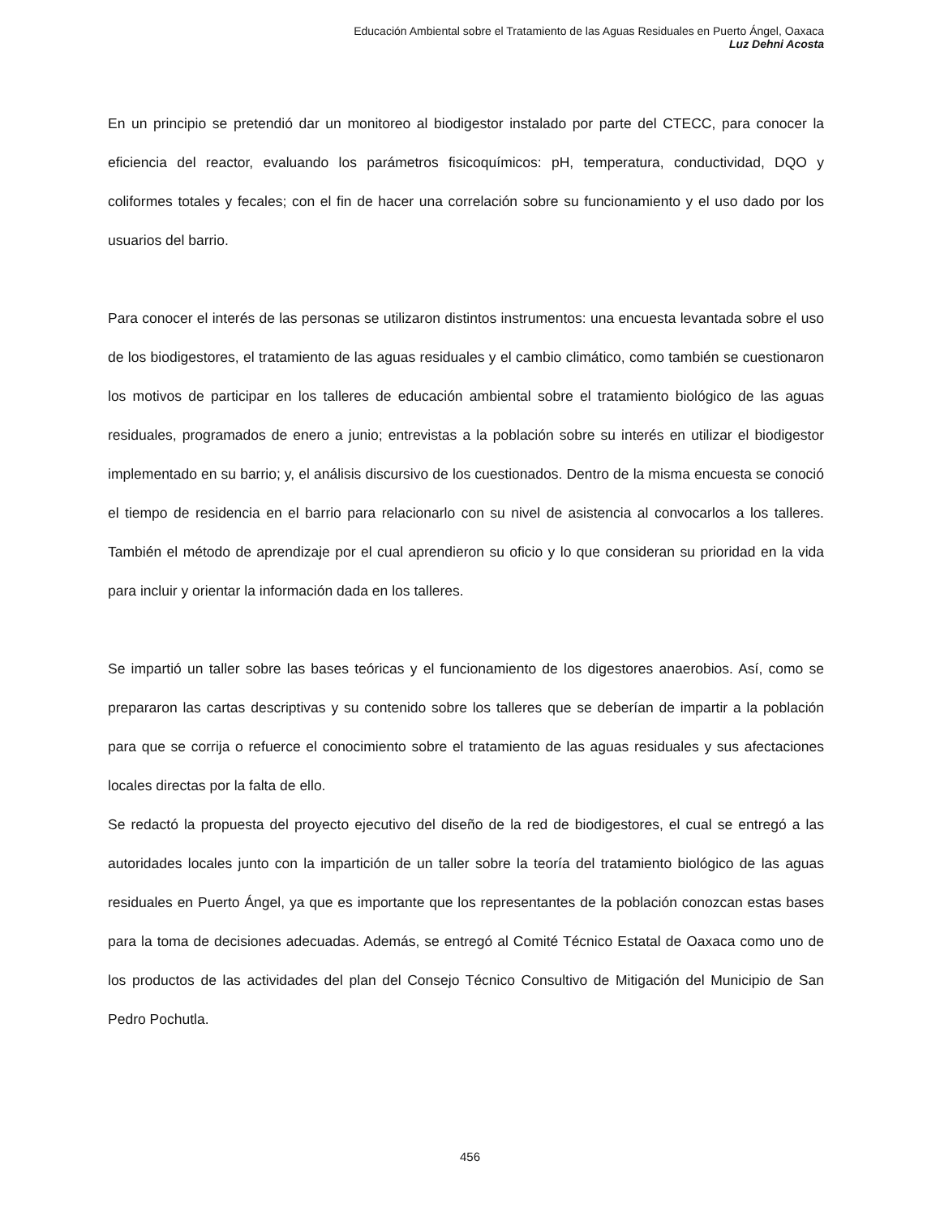Educación Ambiental sobre el Tratamiento de las Aguas Residuales en Puerto Ángel, Oaxaca
Luz Dehni Acosta
En un principio se pretendió dar un monitoreo al biodigestor instalado por parte del CTECC, para conocer la eficiencia del reactor, evaluando los parámetros fisicoquímicos: pH, temperatura, conductividad, DQO y coliformes totales y fecales; con el fin de hacer una correlación sobre su funcionamiento y el uso dado por los usuarios del barrio.
Para conocer el interés de las personas se utilizaron distintos instrumentos: una encuesta levantada sobre el uso de los biodigestores, el tratamiento de las aguas residuales y el cambio climático, como también se cuestionaron los motivos de participar en los talleres de educación ambiental sobre el tratamiento biológico de las aguas residuales, programados de enero a junio; entrevistas a la población sobre su interés en utilizar el biodigestor implementado en su barrio; y, el análisis discursivo de los cuestionados. Dentro de la misma encuesta se conoció el tiempo de residencia en el barrio para relacionarlo con su nivel de asistencia al convocarlos a los talleres. También el método de aprendizaje por el cual aprendieron su oficio y lo que consideran su prioridad en la vida para incluir y orientar la información dada en los talleres.
Se impartió un taller sobre las bases teóricas y el funcionamiento de los digestores anaerobios. Así, como se prepararon las cartas descriptivas y su contenido sobre los talleres que se deberían de impartir a la población para que se corrija o refuerce el conocimiento sobre el tratamiento de las aguas residuales y sus afectaciones locales directas por la falta de ello.
Se redactó la propuesta del proyecto ejecutivo del diseño de la red de biodigestores, el cual se entregó a las autoridades locales junto con la impartición de un taller sobre la teoría del tratamiento biológico de las aguas residuales en Puerto Ángel, ya que es importante que los representantes de la población conozcan estas bases para la toma de decisiones adecuadas. Además, se entregó al Comité Técnico Estatal de Oaxaca como uno de los productos de las actividades del plan del Consejo Técnico Consultivo de Mitigación del Municipio de San Pedro Pochutla.
456